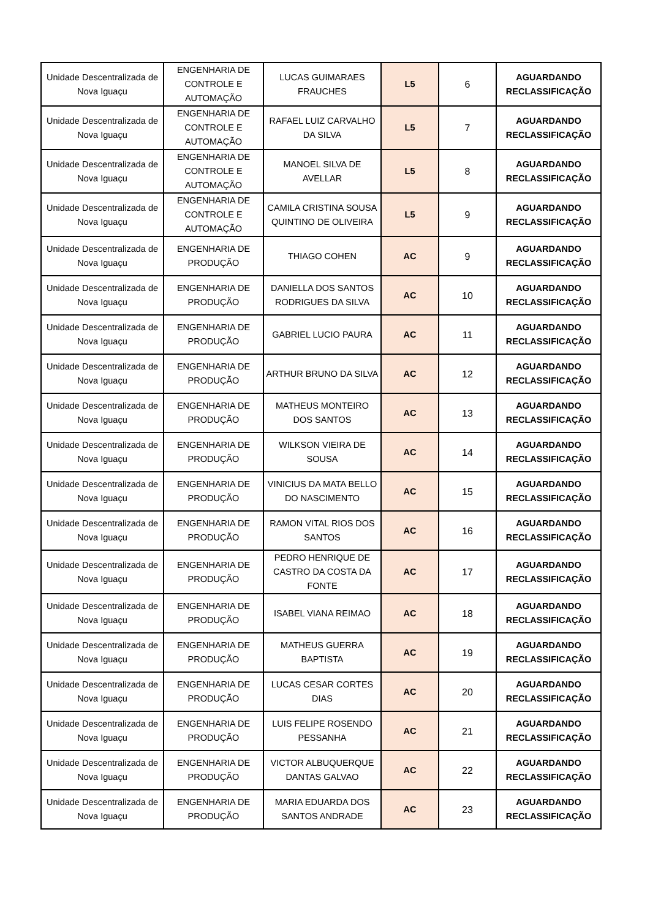| Unidade Descentralizada de Nova Iguaçu | ENGENHARIA DE CONTROLE E AUTOMAÇÃO | LUCAS GUIMARAES FRAUCHES | L5 | 6 | AGUARDANDO RECLASSIFICAÇÃO |
| Unidade Descentralizada de Nova Iguaçu | ENGENHARIA DE CONTROLE E AUTOMAÇÃO | RAFAEL LUIZ CARVALHO DA SILVA | L5 | 7 | AGUARDANDO RECLASSIFICAÇÃO |
| Unidade Descentralizada de Nova Iguaçu | ENGENHARIA DE CONTROLE E AUTOMAÇÃO | MANOEL SILVA DE AVELLAR | L5 | 8 | AGUARDANDO RECLASSIFICAÇÃO |
| Unidade Descentralizada de Nova Iguaçu | ENGENHARIA DE CONTROLE E AUTOMAÇÃO | CAMILA CRISTINA SOUSA QUINTINO DE OLIVEIRA | L5 | 9 | AGUARDANDO RECLASSIFICAÇÃO |
| Unidade Descentralizada de Nova Iguaçu | ENGENHARIA DE PRODUÇÃO | THIAGO COHEN | AC | 9 | AGUARDANDO RECLASSIFICAÇÃO |
| Unidade Descentralizada de Nova Iguaçu | ENGENHARIA DE PRODUÇÃO | DANIELLA DOS SANTOS RODRIGUES DA SILVA | AC | 10 | AGUARDANDO RECLASSIFICAÇÃO |
| Unidade Descentralizada de Nova Iguaçu | ENGENHARIA DE PRODUÇÃO | GABRIEL LUCIO PAURA | AC | 11 | AGUARDANDO RECLASSIFICAÇÃO |
| Unidade Descentralizada de Nova Iguaçu | ENGENHARIA DE PRODUÇÃO | ARTHUR BRUNO DA SILVA | AC | 12 | AGUARDANDO RECLASSIFICAÇÃO |
| Unidade Descentralizada de Nova Iguaçu | ENGENHARIA DE PRODUÇÃO | MATHEUS MONTEIRO DOS SANTOS | AC | 13 | AGUARDANDO RECLASSIFICAÇÃO |
| Unidade Descentralizada de Nova Iguaçu | ENGENHARIA DE PRODUÇÃO | WILKSON VIEIRA DE SOUSA | AC | 14 | AGUARDANDO RECLASSIFICAÇÃO |
| Unidade Descentralizada de Nova Iguaçu | ENGENHARIA DE PRODUÇÃO | VINICIUS DA MATA BELLO DO NASCIMENTO | AC | 15 | AGUARDANDO RECLASSIFICAÇÃO |
| Unidade Descentralizada de Nova Iguaçu | ENGENHARIA DE PRODUÇÃO | RAMON VITAL RIOS DOS SANTOS | AC | 16 | AGUARDANDO RECLASSIFICAÇÃO |
| Unidade Descentralizada de Nova Iguaçu | ENGENHARIA DE PRODUÇÃO | PEDRO HENRIQUE DE CASTRO DA COSTA DA FONTE | AC | 17 | AGUARDANDO RECLASSIFICAÇÃO |
| Unidade Descentralizada de Nova Iguaçu | ENGENHARIA DE PRODUÇÃO | ISABEL VIANA REIMAO | AC | 18 | AGUARDANDO RECLASSIFICAÇÃO |
| Unidade Descentralizada de Nova Iguaçu | ENGENHARIA DE PRODUÇÃO | MATHEUS GUERRA BAPTISTA | AC | 19 | AGUARDANDO RECLASSIFICAÇÃO |
| Unidade Descentralizada de Nova Iguaçu | ENGENHARIA DE PRODUÇÃO | LUCAS CESAR CORTES DIAS | AC | 20 | AGUARDANDO RECLASSIFICAÇÃO |
| Unidade Descentralizada de Nova Iguaçu | ENGENHARIA DE PRODUÇÃO | LUIS FELIPE ROSENDO PESSANHA | AC | 21 | AGUARDANDO RECLASSIFICAÇÃO |
| Unidade Descentralizada de Nova Iguaçu | ENGENHARIA DE PRODUÇÃO | VICTOR ALBUQUERQUE DANTAS GALVAO | AC | 22 | AGUARDANDO RECLASSIFICAÇÃO |
| Unidade Descentralizada de Nova Iguaçu | ENGENHARIA DE PRODUÇÃO | MARIA EDUARDA DOS SANTOS ANDRADE | AC | 23 | AGUARDANDO RECLASSIFICAÇÃO |